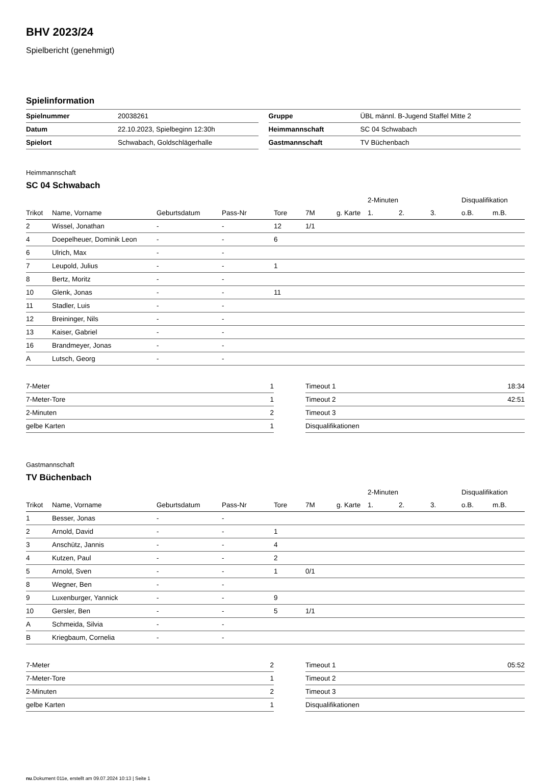BHV 2023/24
Spielbericht (genehmigt)
Spielinformation
| Spielnummer | 20038261 | | Gruppe | ÜBL männl. B-Jugend Staffel Mitte 2 |
| Datum | 22.10.2023, Spielbeginn 12:30h | | Heimmannschaft | SC 04 Schwabach |
| Spielort | Schwabach, Goldschlägerhalle | | Gastmannschaft | TV Büchenbach |
Heimmannschaft
SC 04 Schwabach
| | | | | | | | 2-Minuten | | | Disqualifikation | |
| Trikot | Name, Vorname | Geburtsdatum | Pass-Nr | Tore | 7M | g. Karte | 1. | 2. | 3. | o.B. | m.B. |
| 2 | Wissel, Jonathan | - | - | 12 | 1/1 | | | | | | |
| 4 | Doepelheuer, Dominik Leon | - | - | 6 | | | | | | | |
| 6 | Ulrich, Max | - | - | | | | | | | | |
| 7 | Leupold, Julius | - | - | 1 | | | | | | | |
| 8 | Bertz, Moritz | - | - | | | | | | | | |
| 10 | Glenk, Jonas | - | - | 11 | | | | | | | |
| 11 | Stadler, Luis | - | - | | | | | | | | |
| 12 | Breininger, Nils | - | - | | | | | | | | |
| 13 | Kaiser, Gabriel | - | - | | | | | | | | |
| 16 | Brandmeyer, Jonas | - | - | | | | | | | | |
| A | Lutsch, Georg | - | - | | | | | | | | |
| 7-Meter | 1 |
| 7-Meter-Tore | 1 |
| 2-Minuten | 2 |
| gelbe Karten | 1 |
| Timeout 1 | 18:34 |
| Timeout 2 | 42:51 |
| Timeout 3 | |
| Disqualifikationen | |
Gastmannschaft
TV Büchenbach
| | | | | | | | 2-Minuten | | | Disqualifikation | |
| Trikot | Name, Vorname | Geburtsdatum | Pass-Nr | Tore | 7M | g. Karte | 1. | 2. | 3. | o.B. | m.B. |
| 1 | Besser, Jonas | - | - | | | | | | | | |
| 2 | Arnold, David | - | - | 1 | | | | | | | |
| 3 | Anschütz, Jannis | - | - | 4 | | | | | | | |
| 4 | Kutzen, Paul | - | - | 2 | | | | | | | |
| 5 | Arnold, Sven | - | - | 1 | 0/1 | | | | | | |
| 8 | Wegner, Ben | - | - | | | | | | | | |
| 9 | Luxenburger, Yannick | - | - | 9 | | | | | | | |
| 10 | Gersler, Ben | - | - | 5 | 1/1 | | | | | | |
| A | Schmeida, Silvia | - | - | | | | | | | | |
| B | Kriegbaum, Cornelia | - | - | | | | | | | | |
| 7-Meter | 2 |
| 7-Meter-Tore | 1 |
| 2-Minuten | 2 |
| gelbe Karten | 1 |
| Timeout 1 | 05:52 |
| Timeout 2 | |
| Timeout 3 | |
| Disqualifikationen | |
nu.Dokument 011e, erstellt am 09.07.2024 10:13 | Seite 1